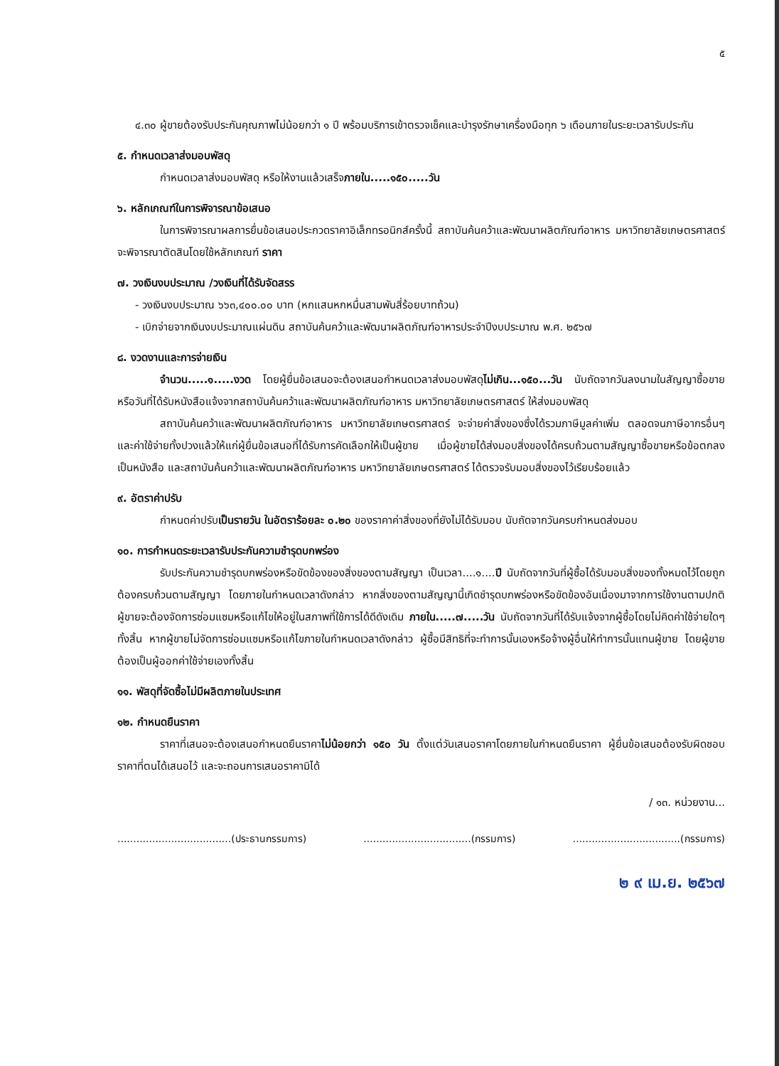๕
๔.๓๐ ผู้ขายต้องรับประกันคุณภาพไม่น้อยกว่า ๑ ปี พร้อมบริการเข้าตรวจเช็คและบำรุงรักษาเครื่องมือทุก ๖ เดือนภายในระยะเวลารับประกัน
๕. กำหนดเวลาส่งมอบพัสดุ
กำหนดเวลาส่งมอบพัสดุ หรือให้งานแล้วเสร็จภายใน.....๑๕๐.....วัน
๖. หลักเกณฑ์ในการพิจารณาข้อเสนอ
ในการพิจารณาผลการยื่นข้อเสนอประกวดราคาอิเล็กทรอนิกส์ครั้งนี้ สถาบันค้นคว้าและพัฒนาผลิตภัณฑ์อาหาร มหาวิทยาลัยเกษตรศาสตร์จะพิจารณาตัดสินโดยใช้หลักเกณฑ์ ราคา
๗. วงเงินงบประมาณ /วงเงินที่ได้รับจัดสรร
- วงเงินงบประมาณ ๖๖๓,๔๐๐.๐๐ บาท (หกแสนหกหมื่นสามพันสี่ร้อยบาทถ้วน)
- เบิกจ่ายจากเงินงบประมาณแผ่นดิน สถาบันค้นคว้าและพัฒนาผลิตภัณฑ์อาหารประจำปีงบประมาณ พ.ศ. ๒๕๖๗
๘. งวดงานและการจ่ายเงิน
จำนวน.....๑.....งวด โดยผู้ยื่นข้อเสนอจะต้องเสนอกำหนดเวลาส่งมอบพัสดุไม่เกิน...๑๕๐...วัน นับถัดจากวันลงนามในสัญญาซื้อขาย หรือวันที่ได้รับหนังสือแจ้งจากสถาบันค้นคว้าและพัฒนาผลิตภัณฑ์อาหาร มหาวิทยาลัยเกษตรศาสตร์ ให้ส่งมอบพัสดุ
สถาบันค้นคว้าและพัฒนาผลิตภัณฑ์อาหาร มหาวิทยาลัยเกษตรศาสตร์ จะจ่ายค่าสิ่งของซึ่งได้รวมภาษีมูลค่าเพิ่ม ตลอดจนภาษีอากรอื่นๆ และค่าใช้จ่ายทั้งปวงแล้วให้แก่ผู้ยื่นข้อเสนอที่ได้รับการคัดเลือกให้เป็นผู้ขาย เมื่อผู้ขายได้ส่งมอบสิ่งของได้ครบถ้วนตามสัญญาซื้อขายหรือข้อตกลงเป็นหนังสือ และสถาบันค้นคว้าและพัฒนาผลิตภัณฑ์อาหาร มหาวิทยาลัยเกษตรศาสตร์ ได้ตรวจรับมอบสิ่งของไว้เรียบร้อยแล้ว
๙. อัตราค่าปรับ
กำหนดค่าปรับเป็นรายวัน ในอัตราร้อยละ ๐.๒๐ ของราคาค่าสิ่งของที่ยังไม่ได้รับมอบ นับถัดจากวันครบกำหนดส่งมอบ
๑๐. การกำหนดระยะเวลารับประกันความชำรุดบกพร่อง
รับประกันความชำรุดบกพร่องหรือขัดข้องของสิ่งของตามสัญญา เป็นเวลา....๑....ปี นับถัดจากวันที่ผู้ซื้อได้รับมอบสิ่งของทั้งหมดไว้โดยถูกต้องครบถ้วนตามสัญญา โดยภายในกำหนดเวลาดังกล่าว หากสิ่งของตามสัญญานี้เกิดชำรุดบกพร่องหรือขัดข้องอันเนื่องมาจากการใช้งานตามปกติ ผู้ขายจะต้องจัดการซ่อมแซมหรือแก้ไขให้อยู่ในสภาพที่ใช้การได้ดีดังเดิม ภายใน.....๗.....วัน นับถัดจากวันที่ได้รับแจ้งจากผู้ซื้อโดยไม่คิดค่าใช้จ่ายใดๆ ทั้งสิ้น หากผู้ขายไม่จัดการซ่อมแซมหรือแก้ไขภายในกำหนดเวลาดังกล่าว ผู้ซื้อมีสิทธิที่จะทำการนั้นเองหรือจ้างผู้อื่นให้ทำการนั้นแทนผู้ขาย โดยผู้ขายต้องเป็นผู้ออกค่าใช้จ่ายเองทั้งสิ้น
๑๑. พัสดุที่จัดซื้อไม่มีผลิตภายในประเทศ
๑๒. กำหนดยืนราคา
ราคาที่เสนอจะต้องเสนอกำหนดยืนราคาไม่น้อยกว่า ๑๕๐ วัน ตั้งแต่วันเสนอราคาโดยภายในกำหนดยืนราคา ผู้ยื่นข้อเสนอต้องรับผิดชอบราคาที่ตนได้เสนอไว้ และจะถอนการเสนอราคามิได้
/ ๑๓. หน่วยงาน...
....................................(ประธานกรรมการ) ..................................(กรรมการ) ..................................(กรรมการ)
๒ ๙ เม.ย. ๒๕๖๗